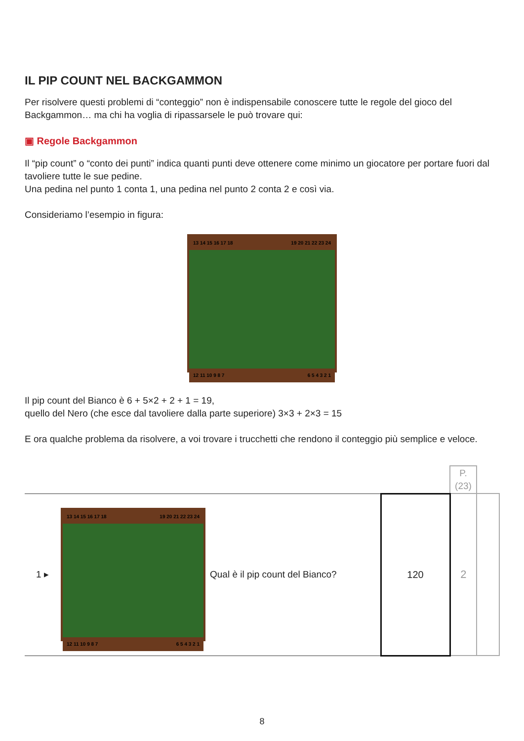IL PIP COUNT NEL BACKGAMMON
Per risolvere questi problemi di “conteggio” non è indispensabile conoscere tutte le regole del gioco del Backgammon… ma chi ha voglia di ripassarsele le può trovare qui:
▣ Regole Backgammon
Il “pip count” o “conto dei punti” indica quanti punti deve ottenere come minimo un giocatore per portare fuori dal tavoliere tutte le sue pedine.
Una pedina nel punto 1 conta 1, una pedina nel punto 2 conta 2 e così via.
Consideriamo l’esempio in figura:
13 14 15 16 17 18 19 20 21 22 23 24
12 11 10 9 8 7 6 5 4 3 2 1
Il pip count del Bianco è 6 + 5×2 + 2 + 1 = 19,
quello del Nero (che esce dal tavoliere dalla parte superiore) 3×3 + 2×3 = 15
E ora qualche problema da risolvere, a voi trovare i trucchetti che rendono il conteggio più semplice e veloce.
| | | | | P. (23) | |
| 1 ▸ | 13 14 15 16 17 18 19 20 21 22 23 24 12 11 10 9 8 7 6 5 4 3 2 1 | Qual è il pip count del Bianco? | 120 | 2 | |
8